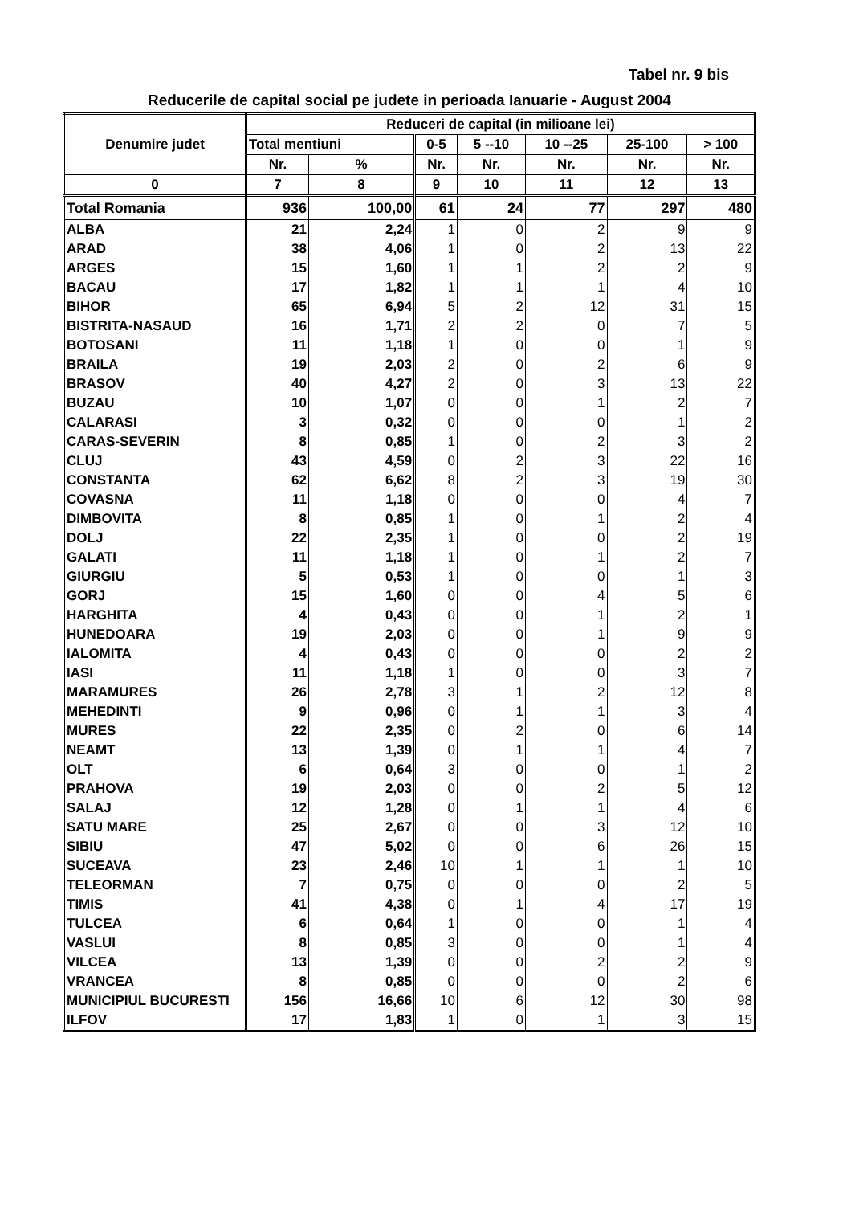Tabel nr. 9 bis
Reducerile de capital social pe judete in perioada Ianuarie - August 2004
| Denumire judet | Reduceri de capital (in milioane lei) | | | | | | |
| --- | --- | --- | --- | --- | --- | --- | --- |
| | Total mentiuni | | 0-5 | 5 --10 | 10 --25 | 25-100 | > 100 |
| | Nr. | % | Nr. | Nr. | Nr. | Nr. | Nr. |
| 0 | 7 | 8 | 9 | 10 | 11 | 12 | 13 |
| Total Romania | 936 | 100,00 | 61 | 24 | 77 | 297 | 480 |
| ALBA | 21 | 2,24 | 1 | 0 | 2 | 9 | 9 |
| ARAD | 38 | 4,06 | 1 | 0 | 2 | 13 | 22 |
| ARGES | 15 | 1,60 | 1 | 1 | 2 | 2 | 9 |
| BACAU | 17 | 1,82 | 1 | 1 | 1 | 4 | 10 |
| BIHOR | 65 | 6,94 | 5 | 2 | 12 | 31 | 15 |
| BISTRITA-NASAUD | 16 | 1,71 | 2 | 2 | 0 | 7 | 5 |
| BOTOSANI | 11 | 1,18 | 1 | 0 | 0 | 1 | 9 |
| BRAILA | 19 | 2,03 | 2 | 0 | 2 | 6 | 9 |
| BRASOV | 40 | 4,27 | 2 | 0 | 3 | 13 | 22 |
| BUZAU | 10 | 1,07 | 0 | 0 | 1 | 2 | 7 |
| CALARASI | 3 | 0,32 | 0 | 0 | 0 | 1 | 2 |
| CARAS-SEVERIN | 8 | 0,85 | 1 | 0 | 2 | 3 | 2 |
| CLUJ | 43 | 4,59 | 0 | 2 | 3 | 22 | 16 |
| CONSTANTA | 62 | 6,62 | 8 | 2 | 3 | 19 | 30 |
| COVASNA | 11 | 1,18 | 0 | 0 | 0 | 4 | 7 |
| DIMBOVITA | 8 | 0,85 | 1 | 0 | 1 | 2 | 4 |
| DOLJ | 22 | 2,35 | 1 | 0 | 0 | 2 | 19 |
| GALATI | 11 | 1,18 | 1 | 0 | 1 | 2 | 7 |
| GIURGIU | 5 | 0,53 | 1 | 0 | 0 | 1 | 3 |
| GORJ | 15 | 1,60 | 0 | 0 | 4 | 5 | 6 |
| HARGHITA | 4 | 0,43 | 0 | 0 | 1 | 2 | 1 |
| HUNEDOARA | 19 | 2,03 | 0 | 0 | 1 | 9 | 9 |
| IALOMITA | 4 | 0,43 | 0 | 0 | 0 | 2 | 2 |
| IASI | 11 | 1,18 | 1 | 0 | 0 | 3 | 7 |
| MARAMURES | 26 | 2,78 | 3 | 1 | 2 | 12 | 8 |
| MEHEDINTI | 9 | 0,96 | 0 | 1 | 1 | 3 | 4 |
| MURES | 22 | 2,35 | 0 | 2 | 0 | 6 | 14 |
| NEAMT | 13 | 1,39 | 0 | 1 | 1 | 4 | 7 |
| OLT | 6 | 0,64 | 3 | 0 | 0 | 1 | 2 |
| PRAHOVA | 19 | 2,03 | 0 | 0 | 2 | 5 | 12 |
| SALAJ | 12 | 1,28 | 0 | 1 | 1 | 4 | 6 |
| SATU MARE | 25 | 2,67 | 0 | 0 | 3 | 12 | 10 |
| SIBIU | 47 | 5,02 | 0 | 0 | 6 | 26 | 15 |
| SUCEAVA | 23 | 2,46 | 10 | 1 | 1 | 1 | 10 |
| TELEORMAN | 7 | 0,75 | 0 | 0 | 0 | 2 | 5 |
| TIMIS | 41 | 4,38 | 0 | 1 | 4 | 17 | 19 |
| TULCEA | 6 | 0,64 | 1 | 0 | 0 | 1 | 4 |
| VASLUI | 8 | 0,85 | 3 | 0 | 0 | 1 | 4 |
| VILCEA | 13 | 1,39 | 0 | 0 | 2 | 2 | 9 |
| VRANCEA | 8 | 0,85 | 0 | 0 | 0 | 2 | 6 |
| MUNICIPIUL BUCURESTI | 156 | 16,66 | 10 | 6 | 12 | 30 | 98 |
| ILFOV | 17 | 1,83 | 1 | 0 | 1 | 3 | 15 |